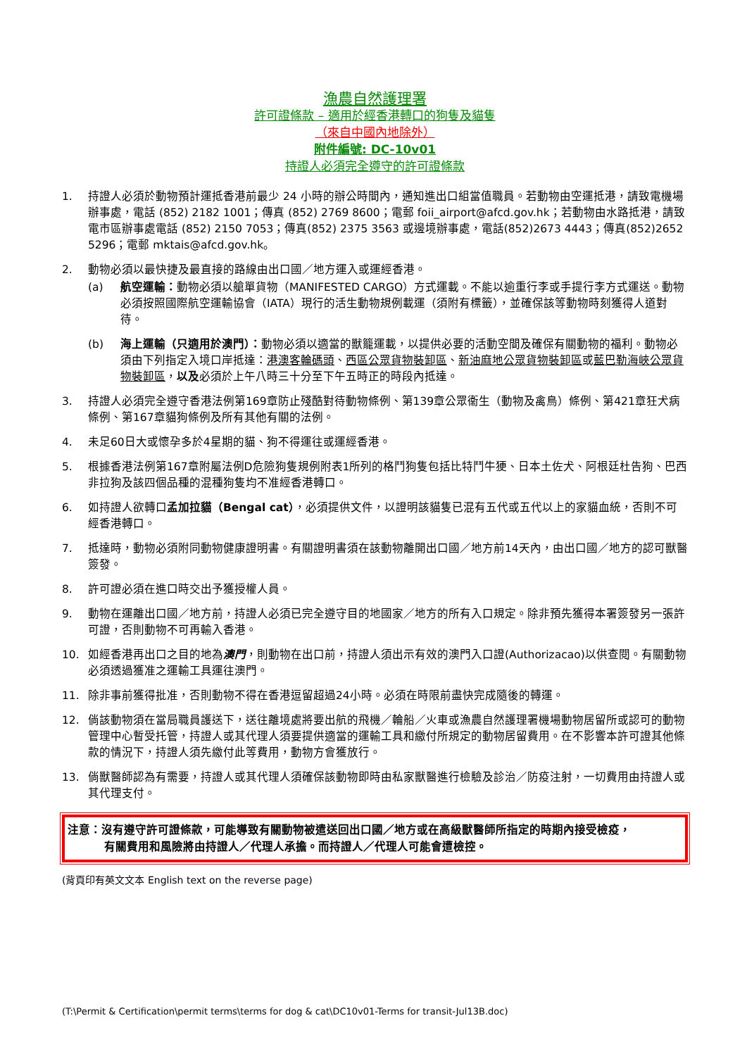漁農自然護理署
許可證條款 – 適用於經香港轉口的狗隻及貓隻
（來自中國內地除外）
附件編號: DC-10v01
持證人必須完全遵守的許可證條款
1. 持證人必須於動物預計運抵香港前最少 24 小時的辦公時間內，通知進出口組當值職員。若動物由空運抵港，請致電機場辦事處，電話 (852) 2182 1001；傳真 (852) 2769 8600；電郵 foii_airport@afcd.gov.hk；若動物由水路抵港，請致電市區辦事處電話 (852) 2150 7053；傳真(852) 2375 3563 或邊境辦事處，電話(852)2673 4443；傳真(852)2652 5296；電郵 mktais@afcd.gov.hk。
2. 動物必須以最快捷及最直接的路線由出口國／地方運入或運經香港。
(a) 航空運輸：動物必須以艙單貨物（MANIFESTED CARGO）方式運載。不能以逾重行李或手提行李方式運送。動物必須按照國際航空運輸協會（IATA）現行的活生動物規例載運（須附有標籤），並確保該等動物時刻獲得人道對待。
(b) 海上運輸（只適用於澳門）：動物必須以適當的獸籠運載，以提供必要的活動空間及確保有關動物的福利。動物必須由下列指定入境口岸抵達：港澳客輪碼頭、西區公眾貨物裝卸區、新油麻地公眾貨物裝卸區或藍巴勒海峽公眾貨物裝卸區，以及必須於上午八時三十分至下午五時正的時段內抵達。
3. 持證人必須完全遵守香港法例第169章防止殘酷對待動物條例、第139章公眾衞生（動物及禽鳥）條例、第421章狂犬病條例、第167章貓狗條例及所有其他有關的法例。
4. 未足60日大或懷孕多於4星期的貓、狗不得運往或運經香港。
5. 根據香港法例第167章附屬法例D危險狗隻規例附表1所列的格鬥狗隻包括比特鬥牛㹴、日本土佐犬、阿根廷杜告狗、巴西非拉狗及該四個品種的混種狗隻均不准經香港轉口。
6. 如持證人欲轉口孟加拉貓（Bengal cat），必須提供文件，以證明該貓隻已混有五代或五代以上的家貓血統，否則不可經香港轉口。
7. 抵達時，動物必須附同動物健康證明書。有關證明書須在該動物離開出口國／地方前14天內，由出口國／地方的認可獸醫簽發。
8. 許可證必須在進口時交出予獲授權人員。
9. 動物在運離出口國／地方前，持證人必須已完全遵守目的地國家／地方的所有入口規定。除非預先獲得本署簽發另一張許可證，否則動物不可再輸入香港。
10. 如經香港再出口之目的地為澳門，則動物在出口前，持證人須出示有效的澳門入口證(Authorizacao)以供查閱。有關動物必須透過獲准之運輸工具運往澳門。
11. 除非事前獲得批准，否則動物不得在香港逗留超過24小時。必須在時限前盡快完成隨後的轉運。
12. 倘該動物須在當局職員護送下，送往離境處將要出航的飛機／輪船／火車或漁農自然護理署機場動物居留所或認可的動物管理中心暫受托管，持證人或其代理人須要提供適當的運輸工具和繳付所規定的動物居留費用。在不影響本許可證其他條款的情況下，持證人須先繳付此等費用，動物方會獲放行。
13. 倘獸醫師認為有需要，持證人或其代理人須確保該動物即時由私家獸醫進行檢驗及診治／防疫注射，一切費用由持證人或其代理支付。
注意：沒有遵守許可證條款，可能導致有關動物被遣送回出口國／地方或在高級獸醫師所指定的時期內接受檢疫，
有關費用和風險將由持證人／代理人承擔。而持證人／代理人可能會遭檢控。
(背頁印有英文文本 English text on the reverse page)
(T:\Permit & Certification\permit terms\terms for dog & cat\DC10v01-Terms for transit-Jul13B.doc)